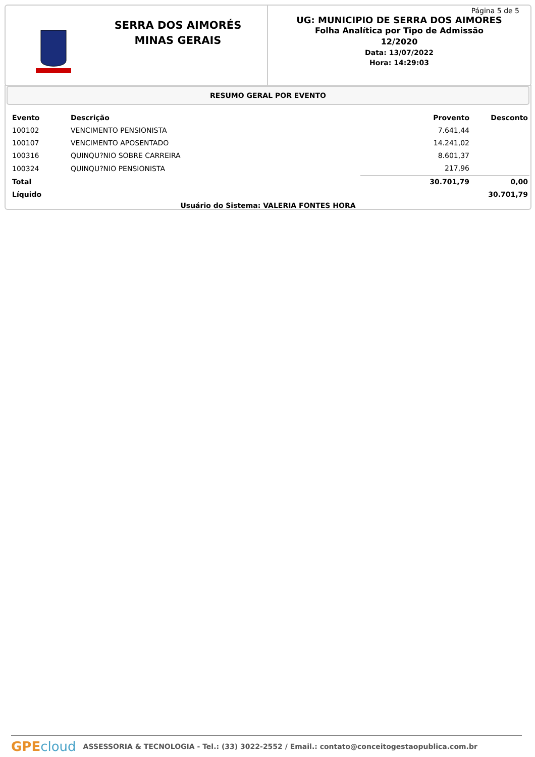SERRA DOS AIMORÉS
MINAS GERAIS
Página 5 de 5
UG: MUNICIPIO DE SERRA DOS AIMORES
Folha Analítica por Tipo de Admissão
12/2020
Data: 13/07/2022
Hora: 14:29:03
RESUMO GERAL POR EVENTO
| Evento | Descrição | Provento | Desconto |
| --- | --- | --- | --- |
| 100102 | VENCIMENTO PENSIONISTA | 7.641,44 | |
| 100107 | VENCIMENTO APOSENTADO | 14.241,02 | |
| 100316 | QUINQU?NIO SOBRE CARREIRA | 8.601,37 | |
| 100324 | QUINQU?NIO PENSIONISTA | 217,96 | |
| Total | | 30.701,79 | 0,00 |
| Líquido | | | 30.701,79 |
Usuário do Sistema: VALERIA FONTES HORA
GPE cloud ASSESSORIA & TECNOLOGIA - Tel.: (33) 3022-2552 / Email.: contato@conceitogestaopublica.com.br